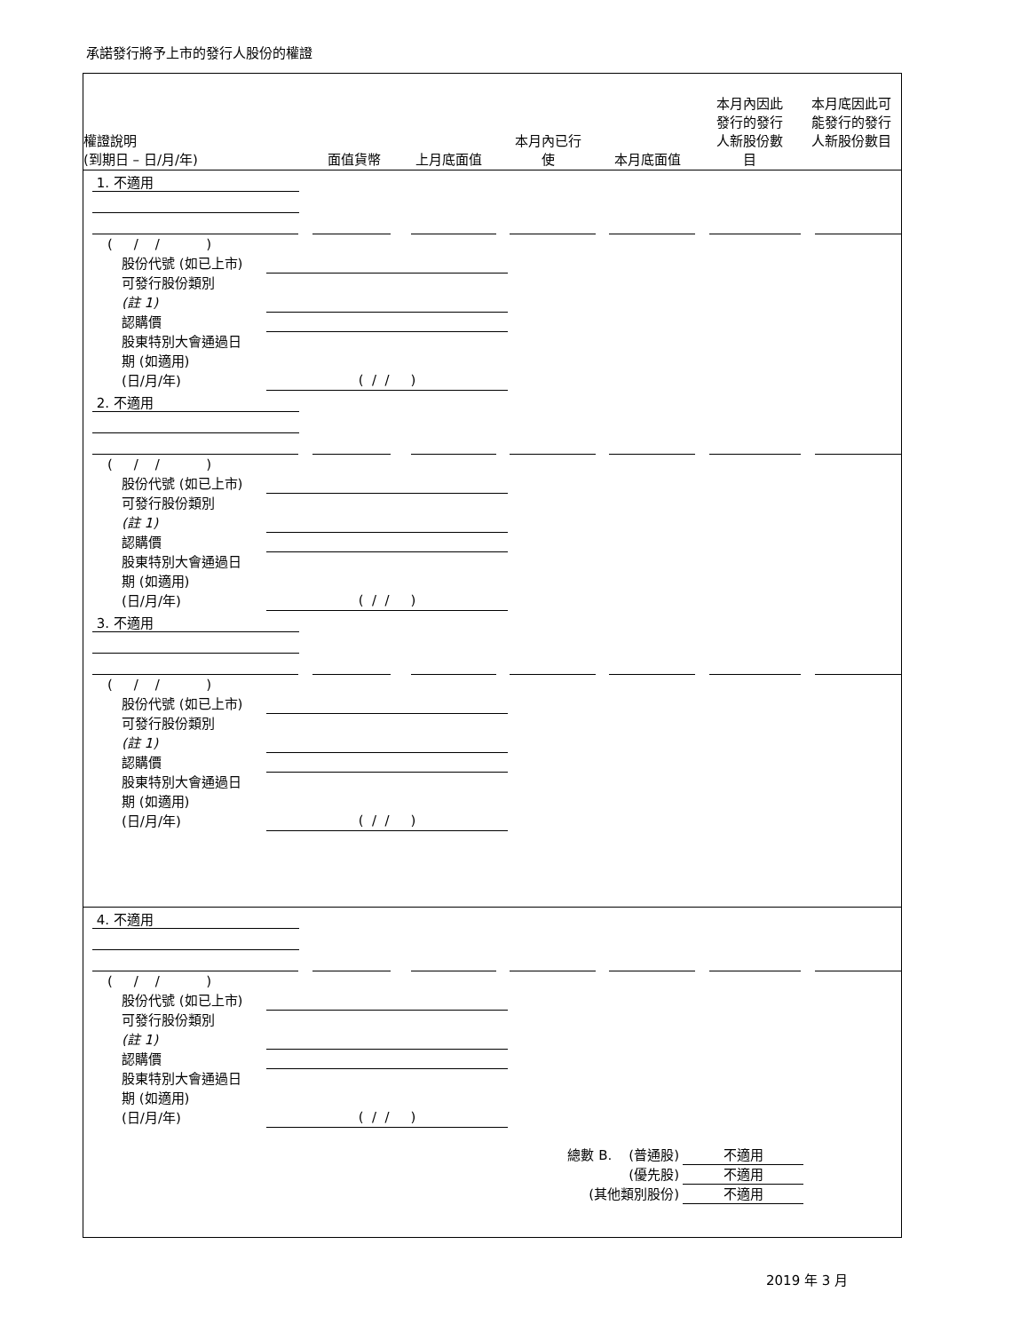承諾發行將予上市的發行人股份的權證
| 權證說明 (到期日 – 日/月/年) | 面值貨幣 | 上月底面值 | 本月內已行 使 | 本月底面值 | 本月內因此 發行的發行 人新股份數 目 | 本月底因此可 能發行的發行 人新股份數目 |
1. 不適用
( / / )
股份代號 (如已上市)
可發行股份類別
(註 1)
認購價
股東特別大會通過日
期 (如適用)
(日/月/年)
( / / )
2. 不適用
( / / )
股份代號 (如已上市)
可發行股份類別
(註 1)
認購價
股東特別大會通過日
期 (如適用)
(日/月/年)
( / / )
3. 不適用
( / / )
股份代號 (如已上市)
可發行股份類別
(註 1)
認購價
股東特別大會通過日
期 (如適用)
(日/月/年)
( / / )
4. 不適用
( / / )
股份代號 (如已上市)
可發行股份類別
(註 1)
認購價
股東特別大會通過日
期 (如適用)
(日/月/年)
( / / )
總數 B. (普通股) 不適用
(優先股) 不適用
(其他類別股份) 不適用
2019 年 3 月